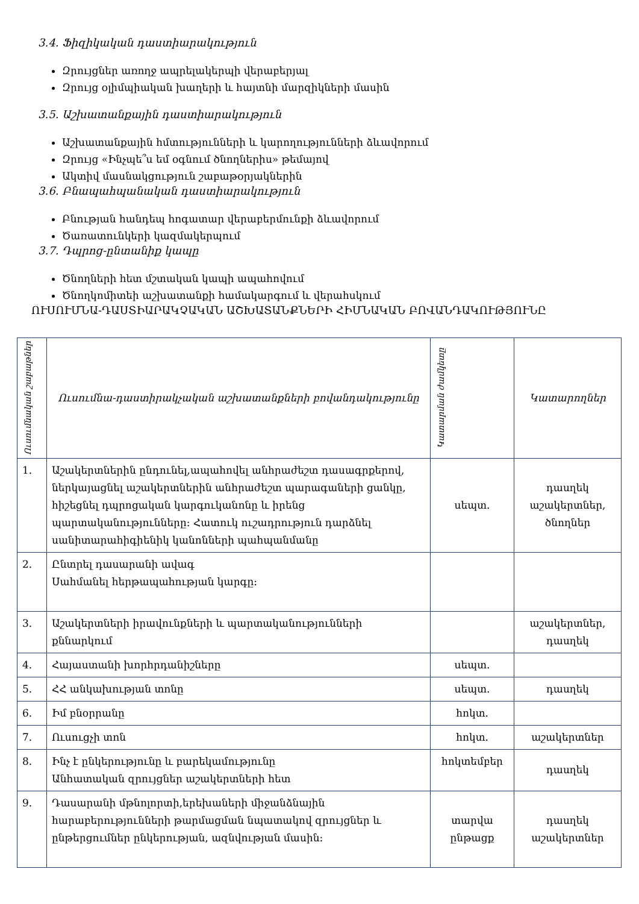3.4. Ֆիզիկական դաստիարակություն
Զրույցներ առողջ ապրելակերպի վերաբերյալ
Զրույց օլիմպիական խաղերի և հայտնի մարզիկների մասին
3.5. Աշխատանքային դաստիարակություն
Աշխատանքային հմտությունների և կարողությունների ձևավորում
Զրույց «Ինչպե՞ս եմ օգնում ծնողներիս» թեմայով
Ակտիվ մասնակցություն շաբաթօրյակներին
3.6. Բնապահպանական դաստիարակություն
Բնության հանդեպ հոգատար վերաբերմունքի ձևավորում
Ծառատունկերի կազմակերպում
3.7. Դպրոց-ընտանիք կապը
Ծնողների հետ մշտական կապի ապահովում
Ծնողկոմիտեի աշխատանքի համակարգում և վերահսկում
ՈՒՍՈՒՄՆԱ-ԴԱՍՏԻԱՐԱԿՉԱԿԱՆ ԱՇԽԱՏԱՆՔՆԵՐԻ ՀԻՄՆԱԿԱՆ ԲՈՎԱՆԴԱԿՈՒԹՅՈՒՆԸ
| Ուսումնական շաբաթներ | Ուսումնա-դաստիրակչական աշխատանքների բովանդակությունը | Կատարման ժամկետը | Կատարողներ |
| --- | --- | --- | --- |
| 1. | Աշակերտներին ընդունել,ապահովել անհրաժեշտ դասագրքերով, ներկայացնել աշակերտներին անհրաժեշտ պարագաների ցանկը, հիշեցնել դպրոցական կարգուկանոնը և իրենց պարտականությունները: Հատուկ ուշադրություն դարձնել սանիտարահիգիենիկ կանոնների պահպանմանը | սեպտ. | դասղեկ աշակերտներ, ծնողներ |
| 2. | Ընտրել դասարանի ավագ Սահմանել հերթապահության կարգը: | | |
| 3. | Աշակերտների իրավունքների և պարտականությունների քննարկում | | աշակերտներ, դասղեկ |
| 4. | Հայաստանի խորհրդանիշները | սեպտ. | |
| 5. | ՀՀ անկախության տոնը | սեպտ. | դասղեկ |
| 6. | Իմ բնօրրանը | հոկտ. | |
| 7. | Ուսուցչի տոն | հոկտ. | աշակերտներ |
| 8. | Ինչ է ընկերությունը և բարեկամությունը Անհատական զրույցներ աշակերտների հետ | հոկտեմբեր | դասղեկ |
| 9. | Դասարանի մթնոլորտի,երեխաների միջանձնային հարաբերությունների թարմացման նպատակով զրույցներ և ընթերցումներ ընկերության, ազնվության մասին: | տարվա ընթացք | դասղեկ աշակերտներ |